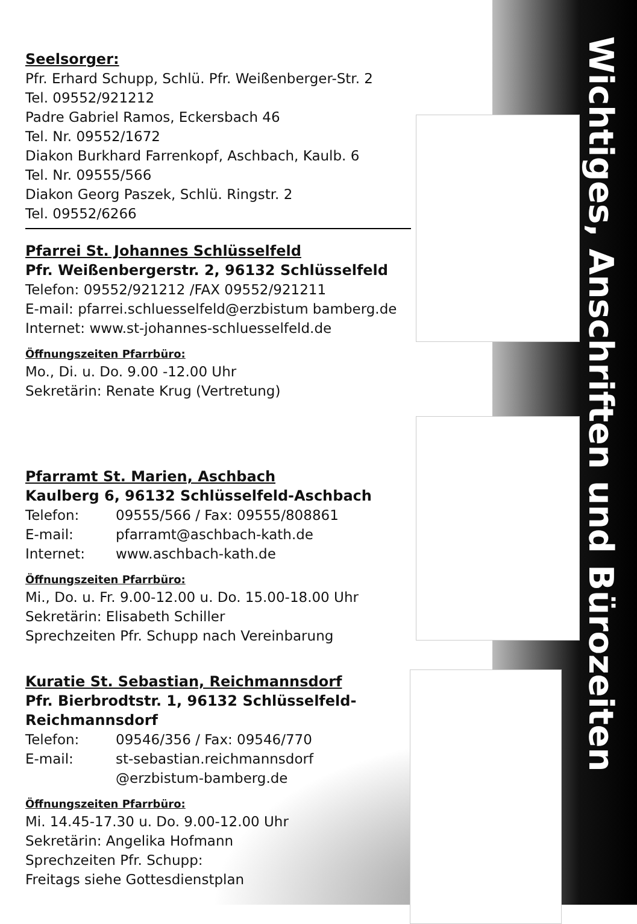Wichtiges, Anschriften und Bürozeiten
Seelsorger:
Pfr. Erhard Schupp, Schlü. Pfr. Weißenberger-Str. 2
Tel. 09552/921212
Padre Gabriel Ramos, Eckersbach 46
Tel. Nr. 09552/1672
Diakon Burkhard Farrenkopf, Aschbach, Kaulb. 6
Tel. Nr. 09555/566
Diakon Georg Paszek, Schlü. Ringstr. 2
Tel. 09552/6266
Pfarrei St. Johannes Schlüsselfeld
Pfr. Weißenbergerstr. 2, 96132 Schlüsselfeld
Telefon: 09552/921212 /FAX 09552/921211
E-mail: pfarrei.schluesselfeld@erzbistum bamberg.de
Internet: www.st-johannes-schluesselfeld.de
Öffnungszeiten Pfarrbüro:
Mo., Di. u. Do. 9.00 -12.00 Uhr
Sekretärin: Renate Krug (Vertretung)
Pfarramt St. Marien, Aschbach
Kaulberg 6, 96132 Schlüsselfeld-Aschbach
Telefon: 09555/566 / Fax: 09555/808861
E-mail: pfarramt@aschbach-kath.de
Internet: www.aschbach-kath.de
Öffnungszeiten Pfarrbüro:
Mi., Do. u. Fr. 9.00-12.00 u. Do. 15.00-18.00 Uhr
Sekretärin: Elisabeth Schiller
Sprechzeiten Pfr. Schupp nach Vereinbarung
Kuratie St. Sebastian, Reichmannsdorf
Pfr. Bierbrodtstr. 1, 96132 Schlüsselfeld-
Reichmannsdorf
Telefon: 09546/356 / Fax: 09546/770
E-mail: st-sebastian.reichmannsdorf
@erzbistum-bamberg.de
Öffnungszeiten Pfarrbüro:
Mi. 14.45-17.30 u. Do. 9.00-12.00 Uhr
Sekretärin: Angelika Hofmann
Sprechzeiten Pfr. Schupp:
Freitags siehe Gottesdienstplan